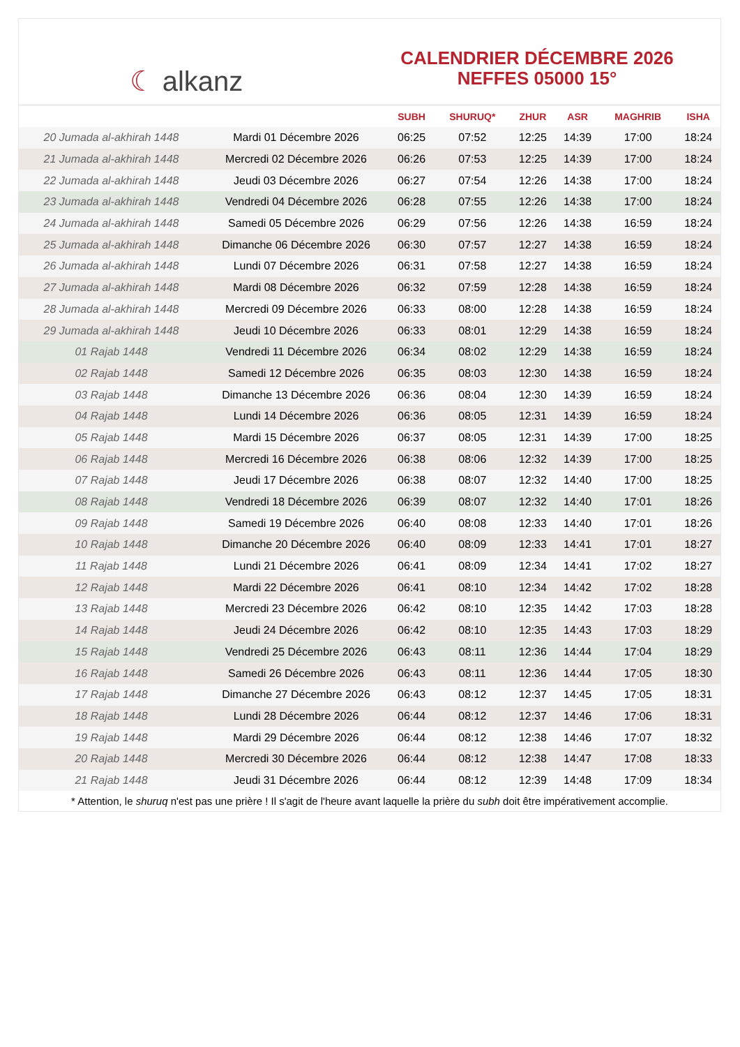☾ alkanz
CALENDRIER DÉCEMBRE 2026
NEFFES 05000 15°
| | | SUBH | SHURUQ* | ZHUR | ASR | MAGHRIB | ISHA |
| --- | --- | --- | --- | --- | --- | --- | --- |
| 20 Jumada al-akhirah 1448 | Mardi 01 Décembre 2026 | 06:25 | 07:52 | 12:25 | 14:39 | 17:00 | 18:24 |
| 21 Jumada al-akhirah 1448 | Mercredi 02 Décembre 2026 | 06:26 | 07:53 | 12:25 | 14:39 | 17:00 | 18:24 |
| 22 Jumada al-akhirah 1448 | Jeudi 03 Décembre 2026 | 06:27 | 07:54 | 12:26 | 14:38 | 17:00 | 18:24 |
| 23 Jumada al-akhirah 1448 | Vendredi 04 Décembre 2026 | 06:28 | 07:55 | 12:26 | 14:38 | 17:00 | 18:24 |
| 24 Jumada al-akhirah 1448 | Samedi 05 Décembre 2026 | 06:29 | 07:56 | 12:26 | 14:38 | 16:59 | 18:24 |
| 25 Jumada al-akhirah 1448 | Dimanche 06 Décembre 2026 | 06:30 | 07:57 | 12:27 | 14:38 | 16:59 | 18:24 |
| 26 Jumada al-akhirah 1448 | Lundi 07 Décembre 2026 | 06:31 | 07:58 | 12:27 | 14:38 | 16:59 | 18:24 |
| 27 Jumada al-akhirah 1448 | Mardi 08 Décembre 2026 | 06:32 | 07:59 | 12:28 | 14:38 | 16:59 | 18:24 |
| 28 Jumada al-akhirah 1448 | Mercredi 09 Décembre 2026 | 06:33 | 08:00 | 12:28 | 14:38 | 16:59 | 18:24 |
| 29 Jumada al-akhirah 1448 | Jeudi 10 Décembre 2026 | 06:33 | 08:01 | 12:29 | 14:38 | 16:59 | 18:24 |
| 01 Rajab 1448 | Vendredi 11 Décembre 2026 | 06:34 | 08:02 | 12:29 | 14:38 | 16:59 | 18:24 |
| 02 Rajab 1448 | Samedi 12 Décembre 2026 | 06:35 | 08:03 | 12:30 | 14:38 | 16:59 | 18:24 |
| 03 Rajab 1448 | Dimanche 13 Décembre 2026 | 06:36 | 08:04 | 12:30 | 14:39 | 16:59 | 18:24 |
| 04 Rajab 1448 | Lundi 14 Décembre 2026 | 06:36 | 08:05 | 12:31 | 14:39 | 16:59 | 18:24 |
| 05 Rajab 1448 | Mardi 15 Décembre 2026 | 06:37 | 08:05 | 12:31 | 14:39 | 17:00 | 18:25 |
| 06 Rajab 1448 | Mercredi 16 Décembre 2026 | 06:38 | 08:06 | 12:32 | 14:39 | 17:00 | 18:25 |
| 07 Rajab 1448 | Jeudi 17 Décembre 2026 | 06:38 | 08:07 | 12:32 | 14:40 | 17:00 | 18:25 |
| 08 Rajab 1448 | Vendredi 18 Décembre 2026 | 06:39 | 08:07 | 12:32 | 14:40 | 17:01 | 18:26 |
| 09 Rajab 1448 | Samedi 19 Décembre 2026 | 06:40 | 08:08 | 12:33 | 14:40 | 17:01 | 18:26 |
| 10 Rajab 1448 | Dimanche 20 Décembre 2026 | 06:40 | 08:09 | 12:33 | 14:41 | 17:01 | 18:27 |
| 11 Rajab 1448 | Lundi 21 Décembre 2026 | 06:41 | 08:09 | 12:34 | 14:41 | 17:02 | 18:27 |
| 12 Rajab 1448 | Mardi 22 Décembre 2026 | 06:41 | 08:10 | 12:34 | 14:42 | 17:02 | 18:28 |
| 13 Rajab 1448 | Mercredi 23 Décembre 2026 | 06:42 | 08:10 | 12:35 | 14:42 | 17:03 | 18:28 |
| 14 Rajab 1448 | Jeudi 24 Décembre 2026 | 06:42 | 08:10 | 12:35 | 14:43 | 17:03 | 18:29 |
| 15 Rajab 1448 | Vendredi 25 Décembre 2026 | 06:43 | 08:11 | 12:36 | 14:44 | 17:04 | 18:29 |
| 16 Rajab 1448 | Samedi 26 Décembre 2026 | 06:43 | 08:11 | 12:36 | 14:44 | 17:05 | 18:30 |
| 17 Rajab 1448 | Dimanche 27 Décembre 2026 | 06:43 | 08:12 | 12:37 | 14:45 | 17:05 | 18:31 |
| 18 Rajab 1448 | Lundi 28 Décembre 2026 | 06:44 | 08:12 | 12:37 | 14:46 | 17:06 | 18:31 |
| 19 Rajab 1448 | Mardi 29 Décembre 2026 | 06:44 | 08:12 | 12:38 | 14:46 | 17:07 | 18:32 |
| 20 Rajab 1448 | Mercredi 30 Décembre 2026 | 06:44 | 08:12 | 12:38 | 14:47 | 17:08 | 18:33 |
| 21 Rajab 1448 | Jeudi 31 Décembre 2026 | 06:44 | 08:12 | 12:39 | 14:48 | 17:09 | 18:34 |
* Attention, le shuruq n'est pas une prière ! Il s'agit de l'heure avant laquelle la prière du subh doit être impérativement accomplie.